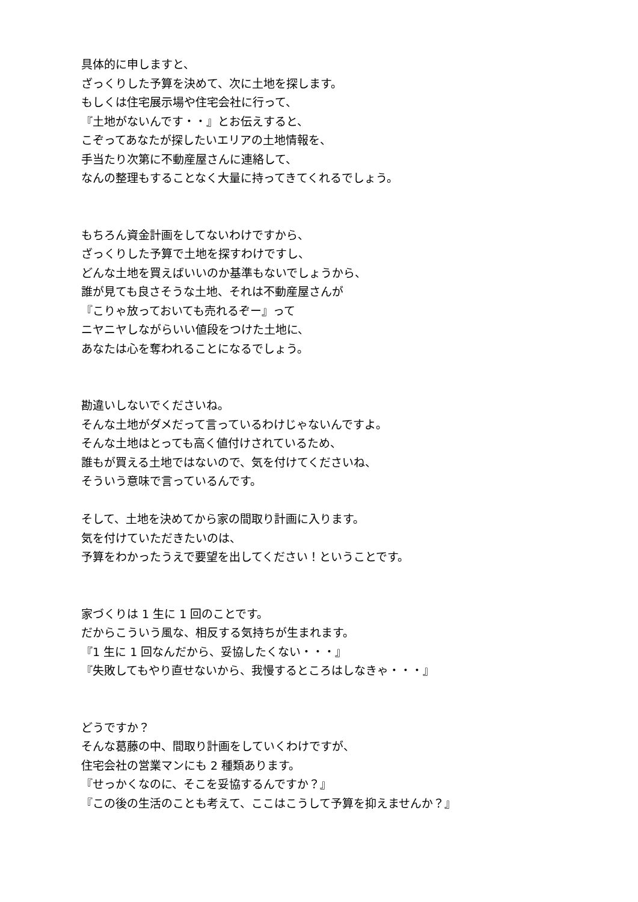具体的に申しますと、
ざっくりした予算を決めて、次に土地を探します。
もしくは住宅展示場や住宅会社に行って、
『土地がないんです・・』とお伝えすると、
こぞってあなたが探したいエリアの土地情報を、
手当たり次第に不動産屋さんに連絡して、
なんの整理もすることなく大量に持ってきてくれるでしょう。
もちろん資金計画をしてないわけですから、
ざっくりした予算で土地を探すわけですし、
どんな土地を買えばいいのか基準もないでしょうから、
誰が見ても良さそうな土地、それは不動産屋さんが
『こりゃ放っておいても売れるぞー』って
ニヤニヤしながらいい値段をつけた土地に、
あなたは心を奪われることになるでしょう。
勘違いしないでくださいね。
そんな土地がダメだって言っているわけじゃないんですよ。
そんな土地はとっても高く値付けされているため、
誰もが買える土地ではないので、気を付けてくださいね、
そういう意味で言っているんです。
そして、土地を決めてから家の間取り計画に入ります。
気を付けていただきたいのは、
予算をわかったうえで要望を出してください！ということです。
家づくりは 1 生に 1 回のことです。
だからこういう風な、相反する気持ちが生まれます。
『1 生に 1 回なんだから、妥協したくない・・・』
『失敗してもやり直せないから、我慢するところはしなきゃ・・・』
どうですか？
そんな葛藤の中、間取り計画をしていくわけですが、
住宅会社の営業マンにも 2 種類あります。
『せっかくなのに、そこを妥協するんですか？』
『この後の生活のことも考えて、ここはこうして予算を抑えませんか？』